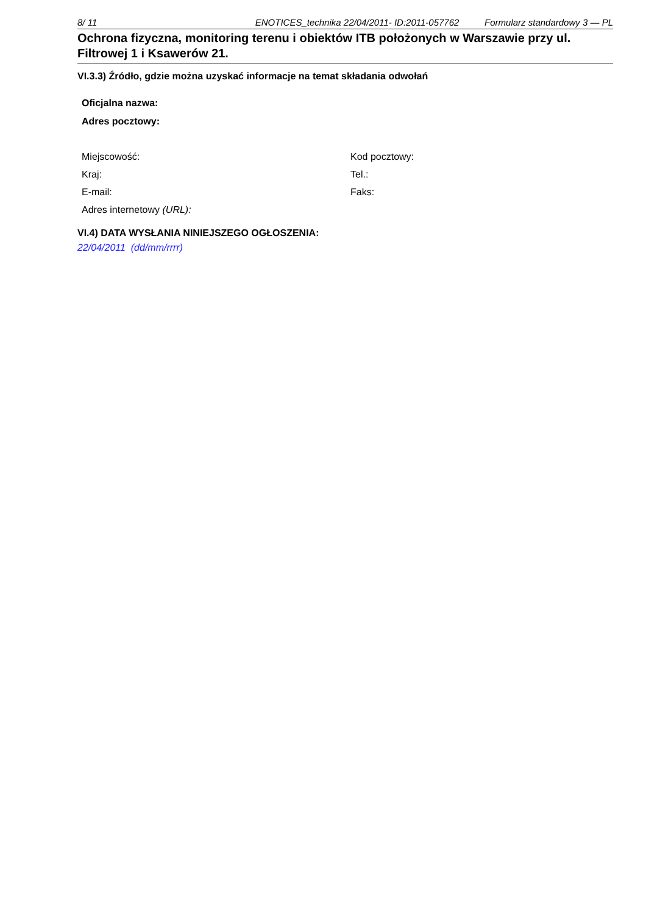8/ 11 ENOTICES_technika 22/04/2011- ID:2011-057762 Formularz standardowy 3 — PL
Ochrona fizyczna, monitoring terenu i obiektów ITB położonych w Warszawie przy ul. Filtrowej 1 i Ksawerów 21.
VI.3.3) Źródło, gdzie można uzyskać informacje na temat składania odwołań
Oficjalna nazwa:
Adres pocztowy:
Miejscowość:
Kod pocztowy:
Kraj:
Tel.:
E-mail:
Faks:
Adres internetowy (URL):
VI.4) DATA WYSŁANIA NINIEJSZEGO OGŁOSZENIA:
22/04/2011 (dd/mm/rrrr)